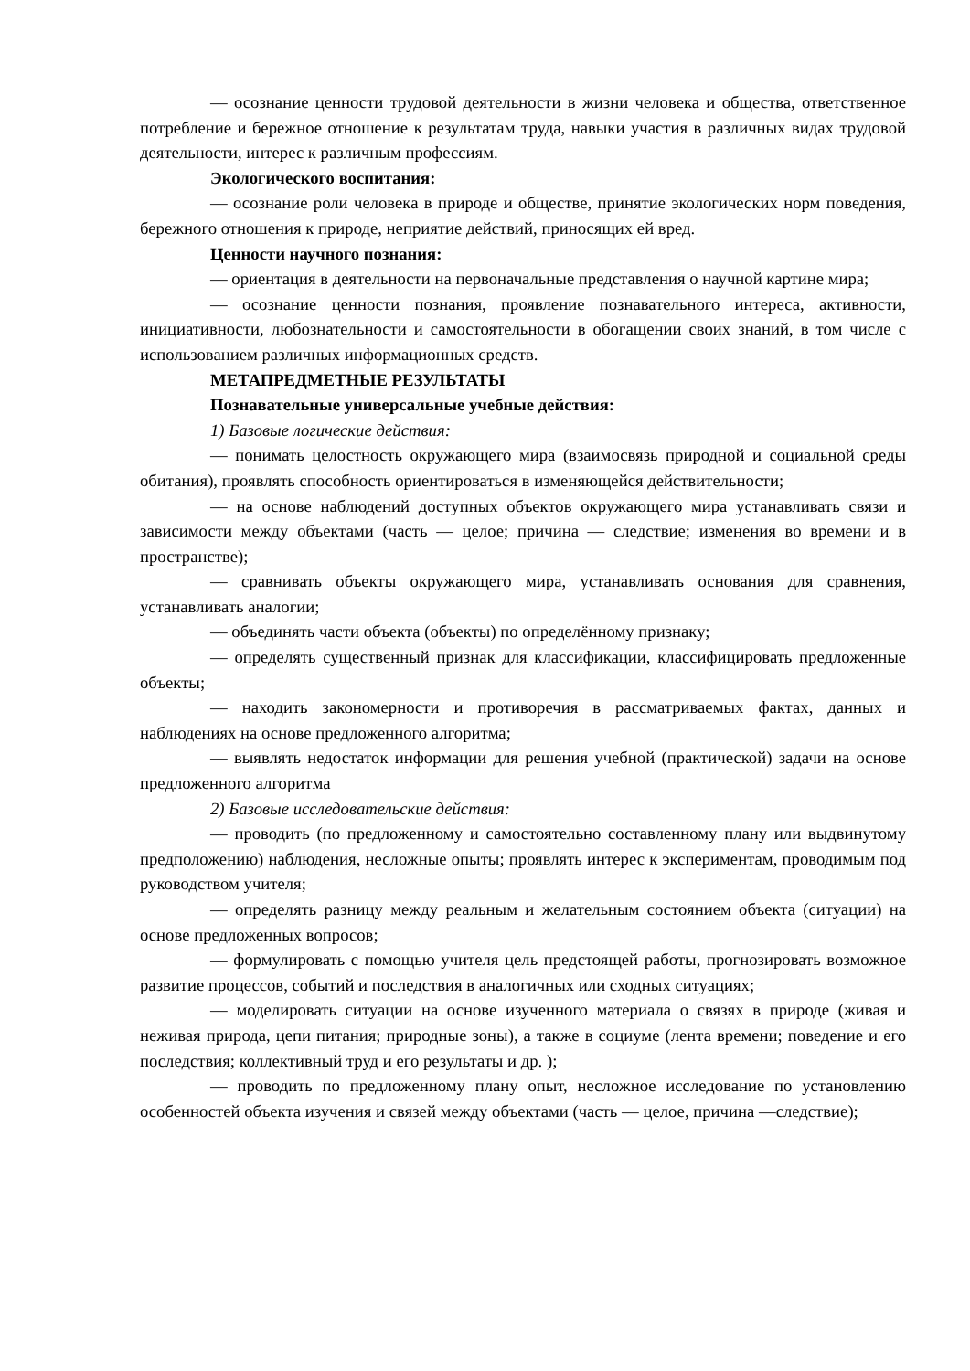— осознание ценности трудовой деятельности в жизни человека и общества, ответственное потребление и бережное отношение к результатам труда, навыки участия в различных видах трудовой деятельности, интерес к различным профессиям.
Экологического воспитания:
— осознание роли человека в природе и обществе, принятие экологических норм поведения, бережного отношения к природе, неприятие действий, приносящих ей вред.
Ценности научного познания:
— ориентация в деятельности на первоначальные представления о научной картине мира;
— осознание ценности познания, проявление познавательного интереса, активности, инициативности, любознательности и самостоятельности в обогащении своих знаний, в том числе с использованием различных информационных средств.
МЕТАПРЕДМЕТНЫЕ РЕЗУЛЬТАТЫ
Познавательные универсальные учебные действия:
1) Базовые логические действия:
— понимать целостность окружающего мира (взаимосвязь природной и социальной среды обитания), проявлять способность ориентироваться в изменяющейся действительности;
— на основе наблюдений доступных объектов окружающего мира устанавливать связи и зависимости между объектами (часть — целое; причина — следствие; изменения во времени и в пространстве);
— сравнивать объекты окружающего мира, устанавливать основания для сравнения, устанавливать аналогии;
— объединять части объекта (объекты) по определённому признаку;
— определять существенный признак для классификации, классифицировать предложенные объекты;
— находить закономерности и противоречия в рассматриваемых фактах, данных и наблюдениях на основе предложенного алгоритма;
— выявлять недостаток информации для решения учебной (практической) задачи на основе предложенного алгоритма
2) Базовые исследовательские действия:
— проводить (по предложенному и самостоятельно составленному плану или выдвинутому предположению) наблюдения, несложные опыты; проявлять интерес к экспериментам, проводимым под руководством учителя;
— определять разницу между реальным и желательным состоянием объекта (ситуации) на основе предложенных вопросов;
— формулировать с помощью учителя цель предстоящей работы, прогнозировать возможное развитие процессов, событий и последствия в аналогичных или сходных ситуациях;
— моделировать ситуации на основе изученного материала о связях в природе (живая и неживая природа, цепи питания; природные зоны), а также в социуме (лента времени; поведение и его последствия; коллективный труд и его результаты и др. );
— проводить по предложенному плану опыт, несложное исследование по установлению особенностей объекта изучения и связей между объектами (часть — целое, причина —следствие);